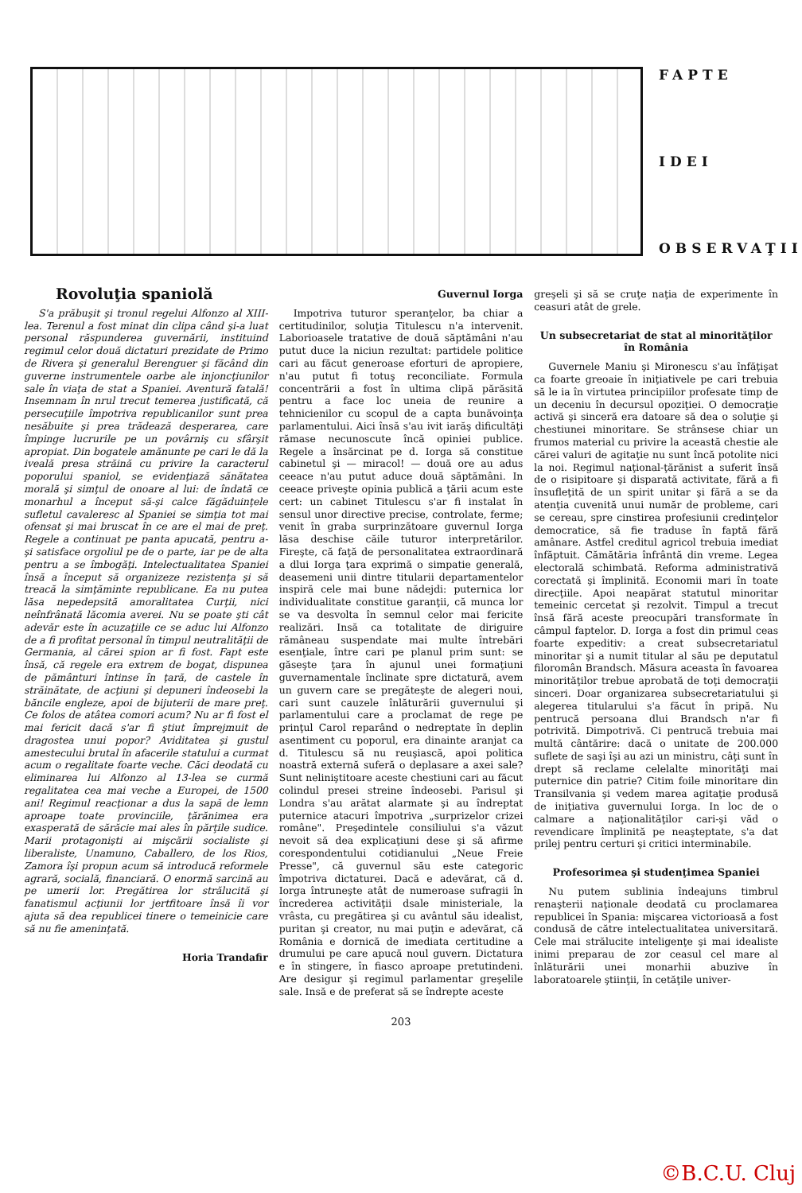FAPTE
IDEI
OBSERVAŢII
Rovoluţia spaniolă
S'a prăbuşit şi tronul regelui Alfonzo al XIII-lea. Terenul a fost minat din clipa când şi-a luat personal răspunderea guvernării, instituind regimul celor două dictaturi prezidate de Primo de Rivera şi generalul Berenguer şi făcând din guverne instrumentele oarbe ale injoncţiunilor sale în viaţa de stat a Spaniei. Aventură fatală! Insemnam în nrul trecut temerea justificată, că persecuţiile împotriva republicanilor sunt prea nesăbuite şi prea trădează desperarea, care împinge lucrurile pe un povârniş cu sfârşit apropiat. Din bogatele amănunte pe cari le dă la iveală presa străină cu privire la caracterul poporului spaniol, se evidenţiază sănătatea morală şi simţul de onoare al lui: de îndată ce monarhul a început să-şi calce făgăduinţele sufletul cavaleresc al Spaniei se simţia tot mai ofensat şi mai bruscat în ce are el mai de preţ. Regele a continuat pe panta apucată, pentru a-şi satisface orgoliul pe de o parte, iar pe de alta pentru a se îmbogăţi. Intelectualitatea Spaniei însă a început să organizeze rezistenţa şi să treacă la simţăminte republicane. Ea nu putea lăsa nepedepsită amoralitatea Curţii, nici neînfrânată lăcomia averei. Nu se poate şti cât adevăr este în acuzaţiile ce se aduc lui Alfonzo de a fi profitat personal în timpul neutralităţii de Germania, al cărei spion ar fi fost. Fapt este însă, că regele era extrem de bogat, dispunea de pământuri întinse în ţară, de castele în străinătate, de acţiuni şi depuneri îndeosebi la băncile engleze, apoi de bijuterii de mare preţ. Ce folos de atâtea comori acum? Nu ar fi fost el mai fericit dacă s'ar fi ştiut împrejmuit de dragostea unui popor? Aviditatea şi gustul amestecului brutal în afacerile statului a curmat acum o regalitate foarte veche. Căci deodată cu eliminarea lui Alfonzo al 13-lea se curmă regalitatea cea mai veche a Europei, de 1500 ani! Regimul reacţionar a dus la sapă de lemn aproape toate provinciile, ţărănimea era exasperată de sărăcie mai ales în părţile sudice. Marii protagonişti ai mişcării socialiste şi liberaliste, Unamuno, Caballero, de los Rios, Zamora îşi propun acum să introducă reformele agrară, socială, financiară. O enormă sarcină au pe umerii lor. Pregătirea lor strălucită şi fanatismul acţiunii lor jertfitoare însă îi vor ajuta să dea republicei tinere o temeinicie care să nu fie ameninţată.
Horia Trandafir
Guvernul Iorga
Impotriva tuturor speranţelor, ba chiar a certitudinilor, soluţia Titulescu n'a intervenit. Laborioasele tratative de două săptămâni n'au putut duce la niciun rezultat: partidele politice cari au făcut generoase eforturi de apropiere, n'au putut fi totuş reconciliate. Formula concentrării a fost în ultima clipă părăsită pentru a face loc uneia de reunire a tehnicienilor cu scopul de a capta bunăvoinţa parlamentului. Aici însă s'au ivit iarăş dificultăţi rămase necunoscute încă opiniei publice. Regele a însărcinat pe d. Iorga să constitue cabinetul şi — miracol! — două ore au adus ceeace n'au putut aduce două săptămâni. In ceeace priveşte opinia publică a ţării acum este cert: un cabinet Titulescu s'ar fi instalat în sensul unor directive precise, controlate, ferme; venit în graba surprinzătoare guvernul Iorga lăsa deschise căile tuturor interpretărilor. Fireşte, că faţă de personalitatea extraordinară a dlui Iorga ţara exprimă o simpatie generală, deasemeni unii dintre titularii departamentelor inspiră cele mai bune nădejdi: puternica lor individualitate constitue garanţii, că munca lor se va desvolta în semnul celor mai fericite realizări. Insă ca totalitate de diriguire rămâneau suspendate mai multe întrebări esenţiale, între cari pe planul prim sunt: se găseşte ţara în ajunul unei formaţiuni guvernamentale înclinate spre dictatură, avem un guvern care se pregăteşte de alegeri noui, cari sunt cauzele înlăturării guvernului şi parlamentului care a proclamat de rege pe prinţul Carol reparând o nedreptate în deplin asentiment cu poporul, era dinainte aranjat ca d. Titulescu să nu reuşiască, apoi politica noastră externă suferă o deplasare a axei sale? Sunt neliniştitoare aceste chestiuni cari au făcut colindul presei streine îndeosebi. Parisul şi Londra s'au arătat alarmate şi au îndreptat puternice atacuri împotriva „surprizelor crizei române". Preşedintele consiliului s'a văzut nevoit să dea explicaţiuni dese şi să afirme corespondentului cotidianului „Neue Freie Presse", că guvernul său este categoric împotriva dictaturei. Dacă e adevărat, că d. Iorga întruneşte atât de numeroase sufragii în încrederea activităţii dsale ministeriale, la vrâsta, cu pregătirea şi cu avântul său idealist, puritan şi creator, nu mai puţin e adevărat, că România e dornică de imediata certitudine a drumului pe care apucă noul guvern. Dictatura e în stingere, în fiasco aproape pretutindeni. Are desigur şi regimul parlamentar greşelile sale. Insă e de preferat să se îndrepte aceste
203
greşeli şi să se cruţe naţia de experimente în ceasuri atât de grele.
Un subsecretariat de stat al minorităţilor în România
Guvernele Maniu şi Mironescu s'au înfăţişat ca foarte greoaie în iniţiativele pe cari trebuia să le ia în virtutea principiilor profesate timp de un deceniu în decursul opoziţiei. O democraţie activă şi sinceră era datoare să dea o soluţie şi chestiunei minoritare. Se strânsese chiar un frumos material cu privire la această chestie ale cărei valuri de agitaţie nu sunt încă potolite nici la noi. Regimul naţional-ţărănist a suferit însă de o risipitoare şi disparată activitate, fără a fi însufleţită de un spirit unitar şi fără a se da atenţia cuvenită unui număr de probleme, cari se cereau, spre cinstirea profesiunii credinţelor democratice, să fie traduse în faptă fără amânare. Astfel creditul agricol trebuia imediat înfăptuit. Cămătăria înfrântă din vreme. Legea electorală schimbată. Reforma administrativă corectată şi împlinită. Economii mari în toate direcţiile. Apoi neapărat statutul minoritar temeinic cercetat şi rezolvit. Timpul a trecut însă fără aceste preocupări transformate în câmpul faptelor. D. Iorga a fost din primul ceas foarte expeditiv: a creat subsecretariatul minoritar şi a numit titular al său pe deputatul filoromân Brandsch. Măsura aceasta în favoarea minorităţilor trebue aprobată de toţi democraţii sinceri. Doar organizarea subsecretariatului şi alegerea titularului s'a făcut în pripă. Nu pentrucă persoana dlui Brandsch n'ar fi potrivită. Dimpotrivă. Ci pentrucă trebuia mai multă cântărire: dacă o unitate de 200.000 suflete de saşi îşi au azi un ministru, câţi sunt în drept să reclame celelalte minorităţi mai puternice din patrie? Citim foile minoritare din Transilvania şi vedem marea agitaţie produsă de iniţiativa guvernului Iorga. In loc de o calmare a naţionalităţilor cari-şi văd o revendicare împlinită pe neaşteptate, s'a dat prilej pentru certuri şi critici interminabile.
Profesorimea şi studenţimea Spaniei
Nu putem sublinia îndeajuns timbrul renaşterii naţionale deodată cu proclamarea republicei în Spania: mişcarea victorioasă a fost condusă de către intelectualitatea universitară. Cele mai strălucite inteligenţe şi mai idealiste inimi preparau de zor ceasul cel mare al înlăturării unei monarhii abuzive în laboratoarele ştiinţii, în cetăţile univer-
©B.C.U. Cluj